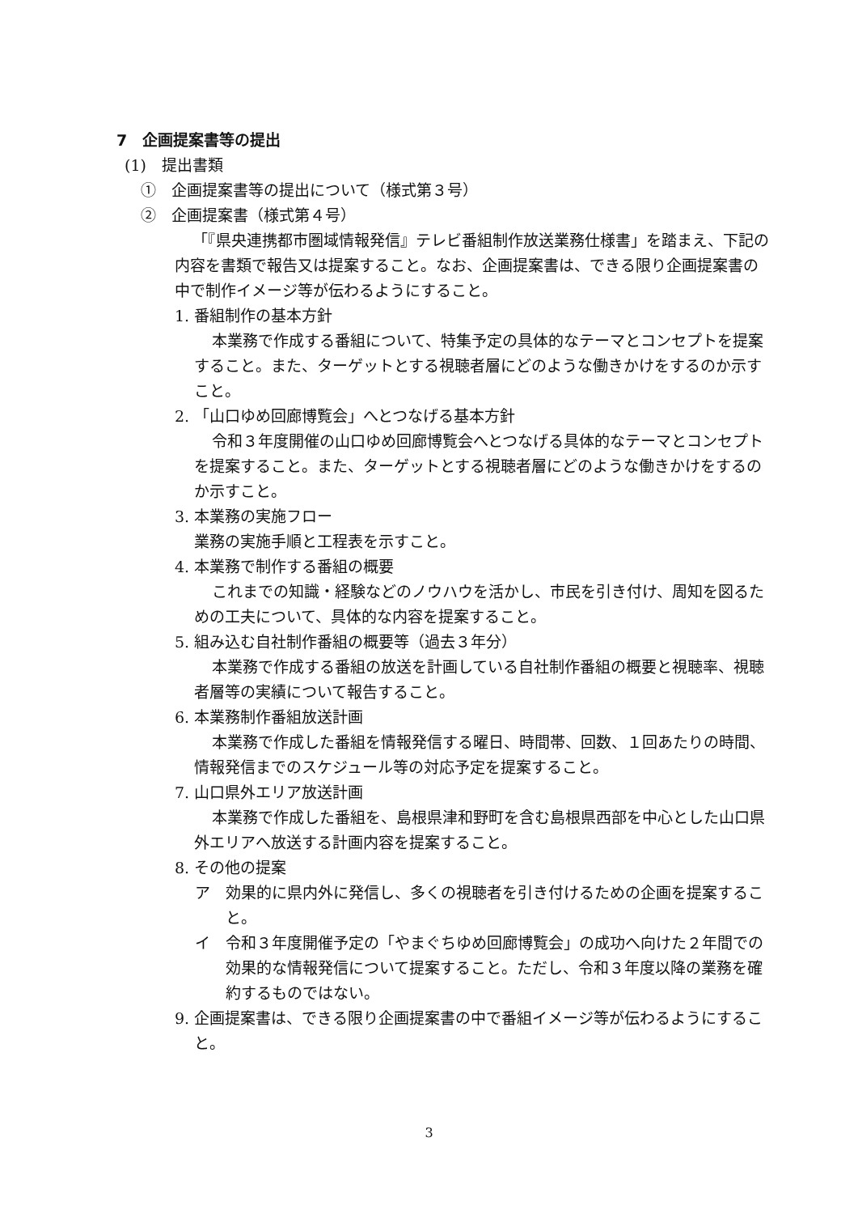7　企画提案書等の提出
(1)　提出書類
①　企画提案書等の提出について（様式第３号）
②　企画提案書（様式第４号）
「『県央連携都市圏域情報発信』テレビ番組制作放送業務仕様書」を踏まえ、下記の内容を書類で報告又は提案すること。なお、企画提案書は、できる限り企画提案書の中で制作イメージ等が伝わるようにすること。
1. 番組制作の基本方針
本業務で作成する番組について、特集予定の具体的なテーマとコンセプトを提案すること。また、ターゲットとする視聴者層にどのような働きかけをするのか示すこと。
2. 「山口ゆめ回廊博覧会」へとつなげる基本方針
令和３年度開催の山口ゆめ回廊博覧会へとつなげる具体的なテーマとコンセプトを提案すること。また、ターゲットとする視聴者層にどのような働きかけをするのか示すこと。
3. 本業務の実施フロー
業務の実施手順と工程表を示すこと。
4. 本業務で制作する番組の概要
これまでの知識・経験などのノウハウを活かし、市民を引き付け、周知を図るための工夫について、具体的な内容を提案すること。
5. 組み込む自社制作番組の概要等（過去３年分）
本業務で作成する番組の放送を計画している自社制作番組の概要と視聴率、視聴者層等の実績について報告すること。
6. 本業務制作番組放送計画
本業務で作成した番組を情報発信する曜日、時間帯、回数、１回あたりの時間、情報発信までのスケジュール等の対応予定を提案すること。
7. 山口県外エリア放送計画
本業務で作成した番組を、島根県津和野町を含む島根県西部を中心とした山口県外エリアへ放送する計画内容を提案すること。
8. その他の提案
ア　効果的に県内外に発信し、多くの視聴者を引き付けるための企画を提案すること。
イ　令和３年度開催予定の「やまぐちゆめ回廊博覧会」の成功へ向けた２年間での効果的な情報発信について提案すること。ただし、令和３年度以降の業務を確約するものではない。
9. 企画提案書は、できる限り企画提案書の中で番組イメージ等が伝わるようにすること。
3